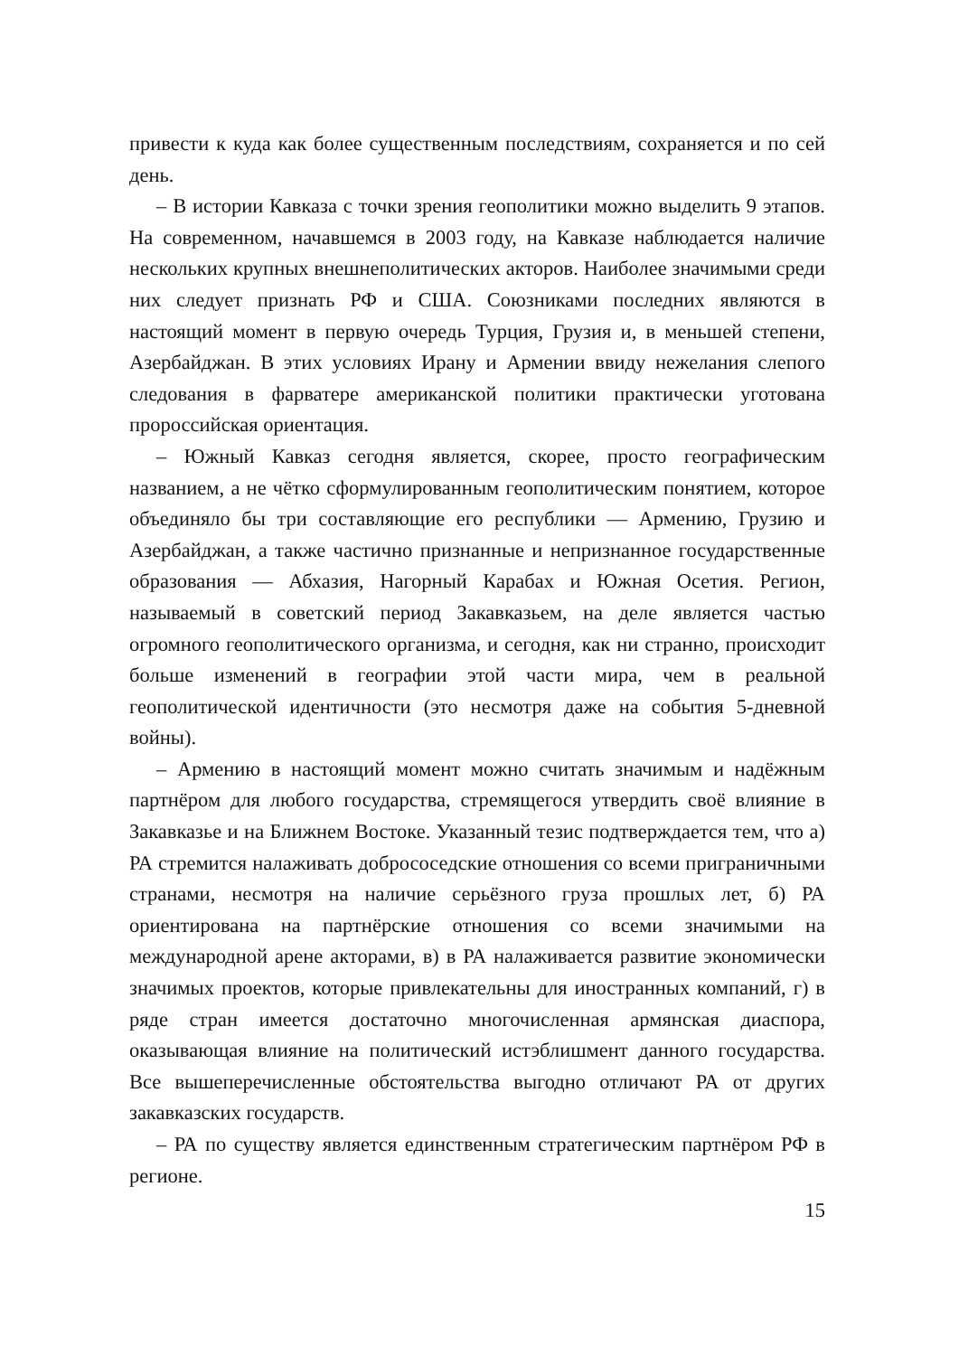привести к куда как более существенным последствиям, сохраняется и по сей день.
– В истории Кавказа с точки зрения геополитики можно выделить 9 этапов. На современном, начавшемся в 2003 году, на Кавказе наблюдается наличие нескольких крупных внешнеполитических акторов. Наиболее значимыми среди них следует признать РФ и США. Союзниками последних являются в настоящий момент в первую очередь Турция, Грузия и, в меньшей степени, Азербайджан. В этих условиях Ирану и Армении ввиду нежелания слепого следования в фарватере американской политики практически уготована пророссийская ориентация.
– Южный Кавказ сегодня является, скорее, просто географическим названием, а не чётко сформулированным геополитическим понятием, которое объединяло бы три составляющие его республики — Армению, Грузию и Азербайджан, а также частично признанные и непризнанное государственные образования — Абхазия, Нагорный Карабах и Южная Осетия. Регион, называемый в советский период Закавказьем, на деле является частью огромного геополитического организма, и сегодня, как ни странно, происходит больше изменений в географии этой части мира, чем в реальной геополитической идентичности (это несмотря даже на события 5-дневной войны).
– Армению в настоящий момент можно считать значимым и надёжным партнёром для любого государства, стремящегося утвердить своё влияние в Закавказье и на Ближнем Востоке. Указанный тезис подтверждается тем, что а) РА стремится налаживать добрососедские отношения со всеми приграничными странами, несмотря на наличие серьёзного груза прошлых лет, б) РА ориентирована на партнёрские отношения со всеми значимыми на международной арене акторами, в) в РА налаживается развитие экономически значимых проектов, которые привлекательны для иностранных компаний, г) в ряде стран имеется достаточно многочисленная армянская диаспора, оказывающая влияние на политический истэблишмент данного государства. Все вышеперечисленные обстоятельства выгодно отличают РА от других закавказских государств.
– РА по существу является единственным стратегическим партнёром РФ в регионе.
15